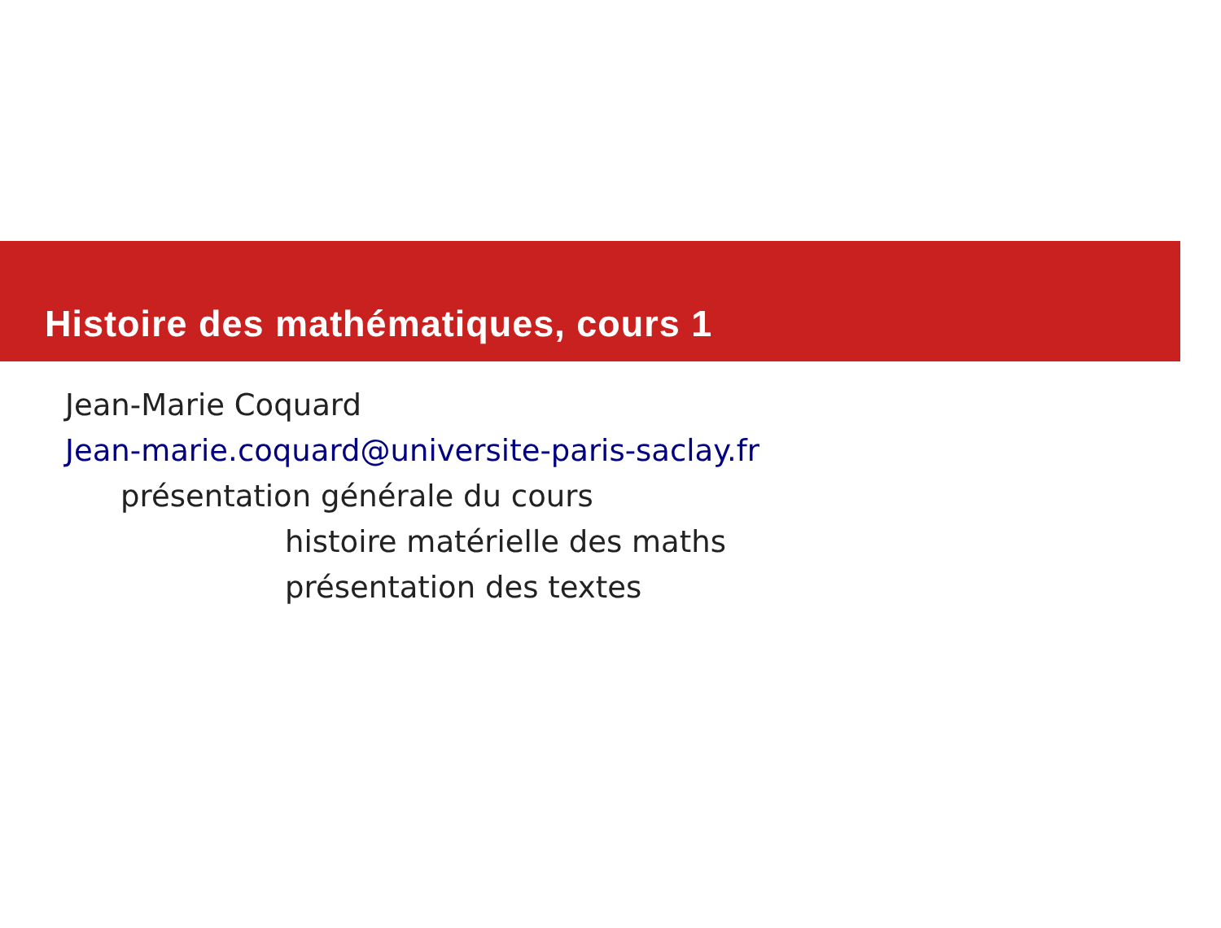Histoire des mathématiques, cours 1
Jean-Marie Coquard
Jean-marie.coquard@universite-paris-saclay.fr
présentation générale du cours
histoire matérielle des maths
présentation des textes